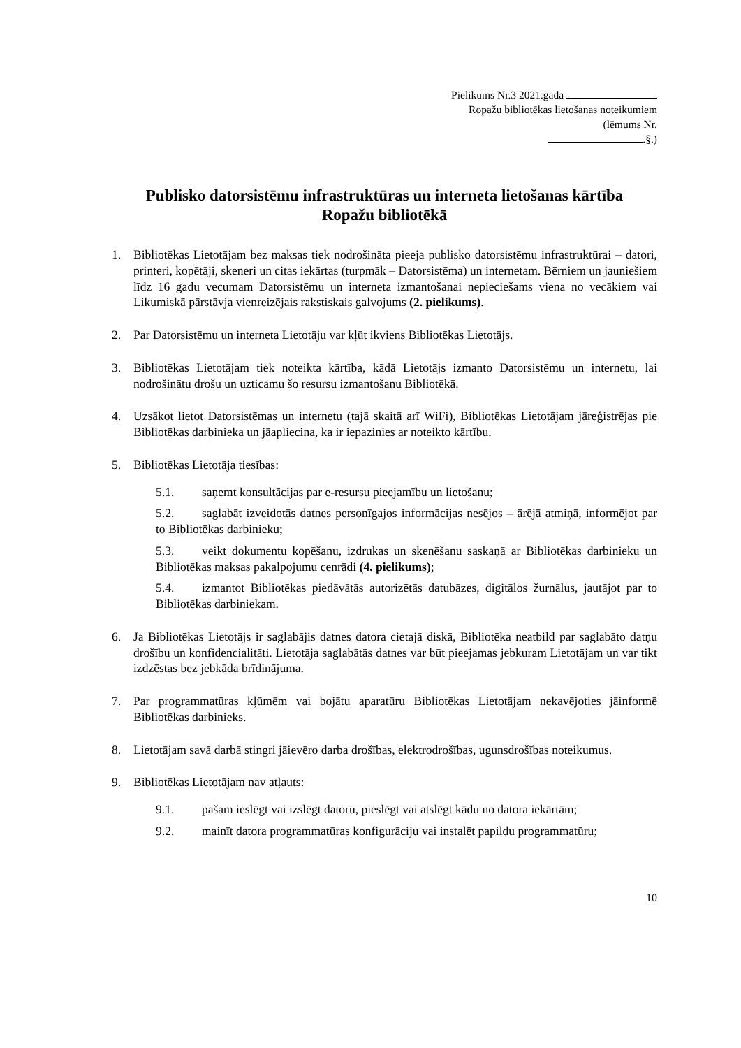Pielikums Nr.3 2021.gada
Ropažu bibliotēkas lietošanas noteikumiem
(lēmums Nr.
.§.)
Publisko datorsistēmu infrastruktūras un interneta lietošanas kārtība
Ropažu bibliotēkā
1. Bibliotēkas Lietotājam bez maksas tiek nodrošināta pieeja publisko datorsistēmu infrastruktūrai – datori, printeri, kopētāji, skeneri un citas iekārtas (turpmāk – Datorsistēma) un internetam. Bērniem un jauniešiem līdz 16 gadu vecumam Datorsistēmu un interneta izmantošanai nepieciešams viena no vecākiem vai Likumiskā pārstāvja vienreizējais rakstiskais galvojums (2. pielikums).
2. Par Datorsistēmu un interneta Lietotāju var kļūt ikviens Bibliotēkas Lietotājs.
3. Bibliotēkas Lietotājam tiek noteikta kārtība, kādā Lietotājs izmanto Datorsistēmu un internetu, lai nodrošinātu drošu un uzticamu šo resursu izmantošanu Bibliotēkā.
4. Uzsākot lietot Datorsistēmas un internetu (tajā skaitā arī WiFi), Bibliotēkas Lietotājam jāreģistrējas pie Bibliotēkas darbinieka un jāapliecina, ka ir iepazinies ar noteikto kārtību.
5. Bibliotēkas Lietotāja tiesības:
5.1. saņemt konsultācijas par e-resursu pieejamību un lietošanu;
5.2. saglabāt izveidotās datnes personīgajos informācijas nesējos – ārējā atmiņā, informējot par to Bibliotēkas darbinieku;
5.3. veikt dokumentu kopēšanu, izdrukas un skenēšanu saskaņā ar Bibliotēkas darbinieku un Bibliotēkas maksas pakalpojumu cenrādi (4. pielikums);
5.4. izmantot Bibliotēkas piedāvātās autorizētās datubāzes, digitālos žurnālus, jautājot par to Bibliotēkas darbiniekam.
6. Ja Bibliotēkas Lietotājs ir saglabājis datnes datora cietajā diskā, Bibliotēka neatbild par saglabāto datņu drošību un konfidencialitāti. Lietotāja saglabātās datnes var būt pieejamas jebkuram Lietotājam un var tikt izdzēstas bez jebkāda brīdinājuma.
7. Par programmatūras kļūmēm vai bojātu aparatūru Bibliotēkas Lietotājam nekavējoties jāinformē Bibliotēkas darbinieks.
8. Lietotājam savā darbā stingri jāievēro darba drošības, elektrodrošības, ugunsdrošības noteikumus.
9. Bibliotēkas Lietotājam nav atļauts:
9.1. pašam ieslēgt vai izslēgt datoru, pieslēgt vai atslēgt kādu no datora iekārtām;
9.2. mainīt datora programmatūras konfigurāciju vai instalēt papildu programmatūru;
10